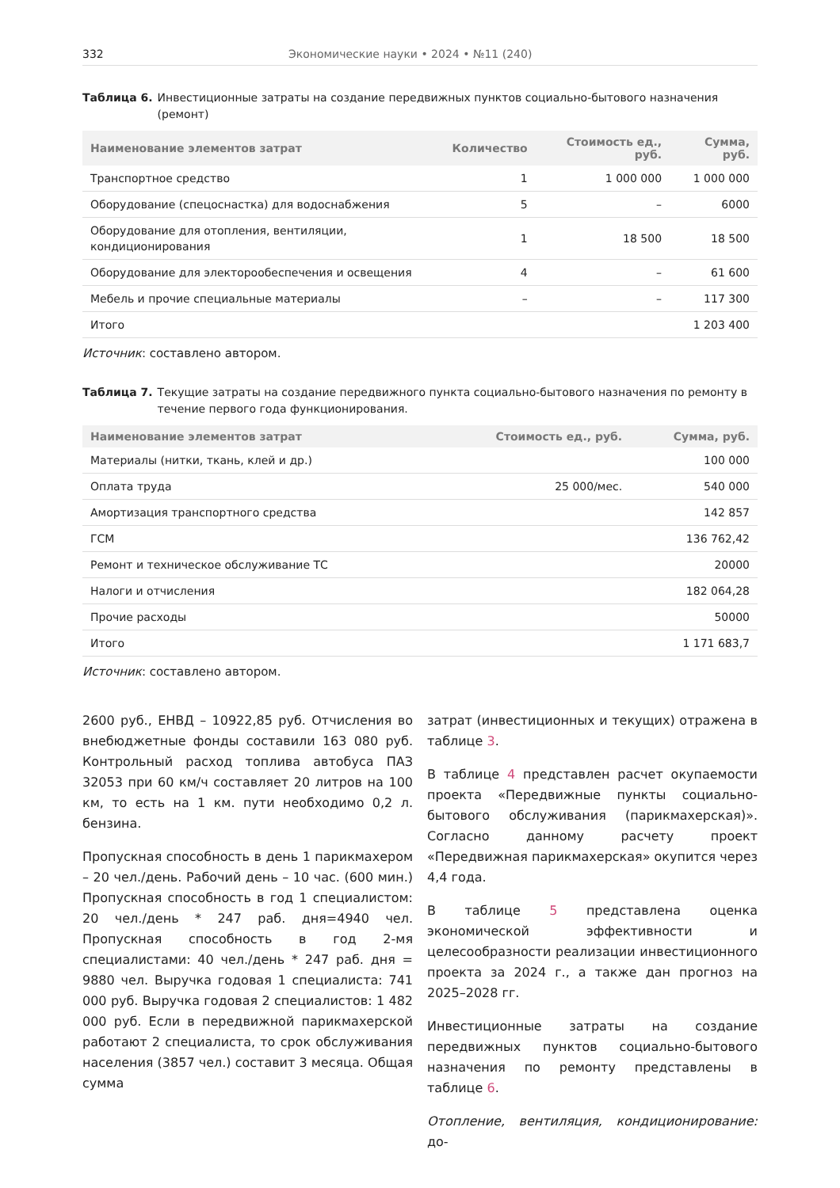332 Экономические науки • 2024 • №11 (240)
Таблица 6. Инвестиционные затраты на создание передвижных пунктов социально-бытового назначения (ремонт)
| Наименование элементов затрат | Количество | Стоимость ед., руб. | Сумма, руб. |
| --- | --- | --- | --- |
| Транспортное средство | 1 | 1 000 000 | 1 000 000 |
| Оборудование (спецоснастка) для водоснабжения | 5 | – | 6000 |
| Оборудование для отопления, вентиляции, кондиционирования | 1 | 18 500 | 18 500 |
| Оборудование для электорообеспечения и освещения | 4 | – | 61 600 |
| Мебель и прочие специальные материалы | – | – | 117 300 |
| Итого | | | 1 203 400 |
Источник: составлено автором.
Таблица 7. Текущие затраты на создание передвижного пункта социально-бытового назначения по ремонту в течение первого года функционирования.
| Наименование элементов затрат | Стоимость ед., руб. | Сумма, руб. |
| --- | --- | --- |
| Материалы (нитки, ткань, клей и др.) | | 100 000 |
| Оплата труда | 25 000/мес. | 540 000 |
| Амортизация транспортного средства | | 142 857 |
| ГСМ | | 136 762,42 |
| Ремонт и техническое обслуживание ТС | | 20000 |
| Налоги и отчисления | | 182 064,28 |
| Прочие расходы | | 50000 |
| Итого | | 1 171 683,7 |
Источник: составлено автором.
2600 руб., ЕНВД – 10922,85 руб. Отчисления во внебюджетные фонды составили 163 080 руб. Контрольный расход топлива автобуса ПАЗ 32053 при 60 км/ч составляет 20 литров на 100 км, то есть на 1 км. пути необходимо 0,2 л. бензина.
Пропускная способность в день 1 парикмахером – 20 чел./день. Рабочий день – 10 час. (600 мин.) Пропускная способность в год 1 специалистом: 20 чел./день * 247 раб. дня=4940 чел. Пропускная способность в год 2-мя специалистами: 40 чел./день * 247 раб. дня = 9880 чел. Выручка годовая 1 специалиста: 741 000 руб. Выручка годовая 2 специалистов: 1 482 000 руб. Если в передвижной парикмахерской работают 2 специалиста, то срок обслуживания населения (3857 чел.) составит 3 месяца. Общая сумма
затрат (инвестиционных и текущих) отражена в таблице 3.
В таблице 4 представлен расчет окупаемости проекта «Передвижные пункты социально-бытового обслуживания (парикмахерская)». Согласно данному расчету проект «Передвижная парикмахерская» окупится через 4,4 года.
В таблице 5 представлена оценка экономической эффективности и целесообразности реализации инвестиционного проекта за 2024 г., а также дан прогноз на 2025–2028 гг.
Инвестиционные затраты на создание передвижных пунктов социально-бытового назначения по ремонту представлены в таблице 6.
Отопление, вентиляция, кондиционирование: до-